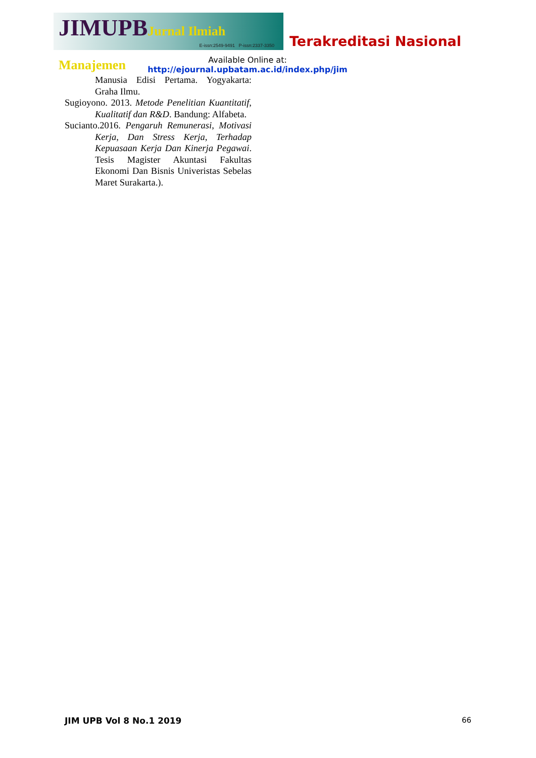JIMUPBJurnal Ilmiah Manajemen
E-issn:2549-9491 P-issn:2337-3350
Terakreditasi Nasional
Available Online at: http://ejournal.upbatam.ac.id/index.php/jim
Manusia Edisi Pertama. Yogyakarta: Graha Ilmu.
Sugioyono. 2013. Metode Penelitian Kuantitatif, Kualitatif dan R&D. Bandung: Alfabeta.
Sucianto.2016. Pengaruh Remunerasi, Motivasi Kerja, Dan Stress Kerja, Terhadap Kepuasaan Kerja Dan Kinerja Pegawai. Tesis Magister Akuntasi Fakultas Ekonomi Dan Bisnis Univeristas Sebelas Maret Surakarta.).
JIM UPB Vol 8 No.1 2019 66